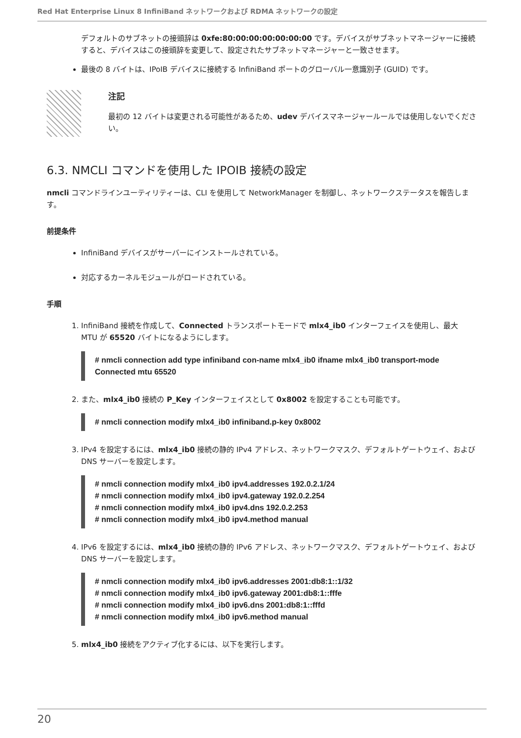Red Hat Enterprise Linux 8 InfiniBand ネットワークおよび RDMA ネットワークの設定
デフォルトのサブネットの接頭辞は 0xfe:80:00:00:00:00:00:00 です。デバイスがサブネットマネージャーに接続すると、デバイスはこの接頭辞を変更して、設定されたサブネットマネージャーと一致させます。
最後の 8 バイトは、IPoIB デバイスに接続する InfiniBand ポートのグローバル一意識別子 (GUID) です。
注記
最初の 12 バイトは変更される可能性があるため、udev デバイスマネージャールールでは使用しないでください。
6.3. NMCLI コマンドを使用した IPOIB 接続の設定
nmcli コマンドラインユーティリティーは、CLI を使用して NetworkManager を制御し、ネットワークステータスを報告します。
前提条件
InfiniBand デバイスがサーバーにインストールされている。
対応するカーネルモジュールがロードされている。
手順
1. InfiniBand 接続を作成して、Connected トランスポートモードで mlx4_ib0 インターフェイスを使用し、最大 MTU が 65520 バイトになるようにします。
# nmcli connection add type infiniband con-name mlx4_ib0 ifname mlx4_ib0 transport-mode Connected mtu 65520
2. また、mlx4_ib0 接続の P_Key インターフェイスとして 0x8002 を設定することも可能です。
# nmcli connection modify mlx4_ib0 infiniband.p-key 0x8002
3. IPv4 を設定するには、mlx4_ib0 接続の静的 IPv4 アドレス、ネットワークマスク、デフォルトゲートウェイ、および DNS サーバーを設定します。
# nmcli connection modify mlx4_ib0 ipv4.addresses 192.0.2.1/24
# nmcli connection modify mlx4_ib0 ipv4.gateway 192.0.2.254
# nmcli connection modify mlx4_ib0 ipv4.dns 192.0.2.253
# nmcli connection modify mlx4_ib0 ipv4.method manual
4. IPv6 を設定するには、mlx4_ib0 接続の静的 IPv6 アドレス、ネットワークマスク、デフォルトゲートウェイ、および DNS サーバーを設定します。
# nmcli connection modify mlx4_ib0 ipv6.addresses 2001:db8:1::1/32
# nmcli connection modify mlx4_ib0 ipv6.gateway 2001:db8:1::fffe
# nmcli connection modify mlx4_ib0 ipv6.dns 2001:db8:1::fffd
# nmcli connection modify mlx4_ib0 ipv6.method manual
5. mlx4_ib0 接続をアクティブ化するには、以下を実行します。
20